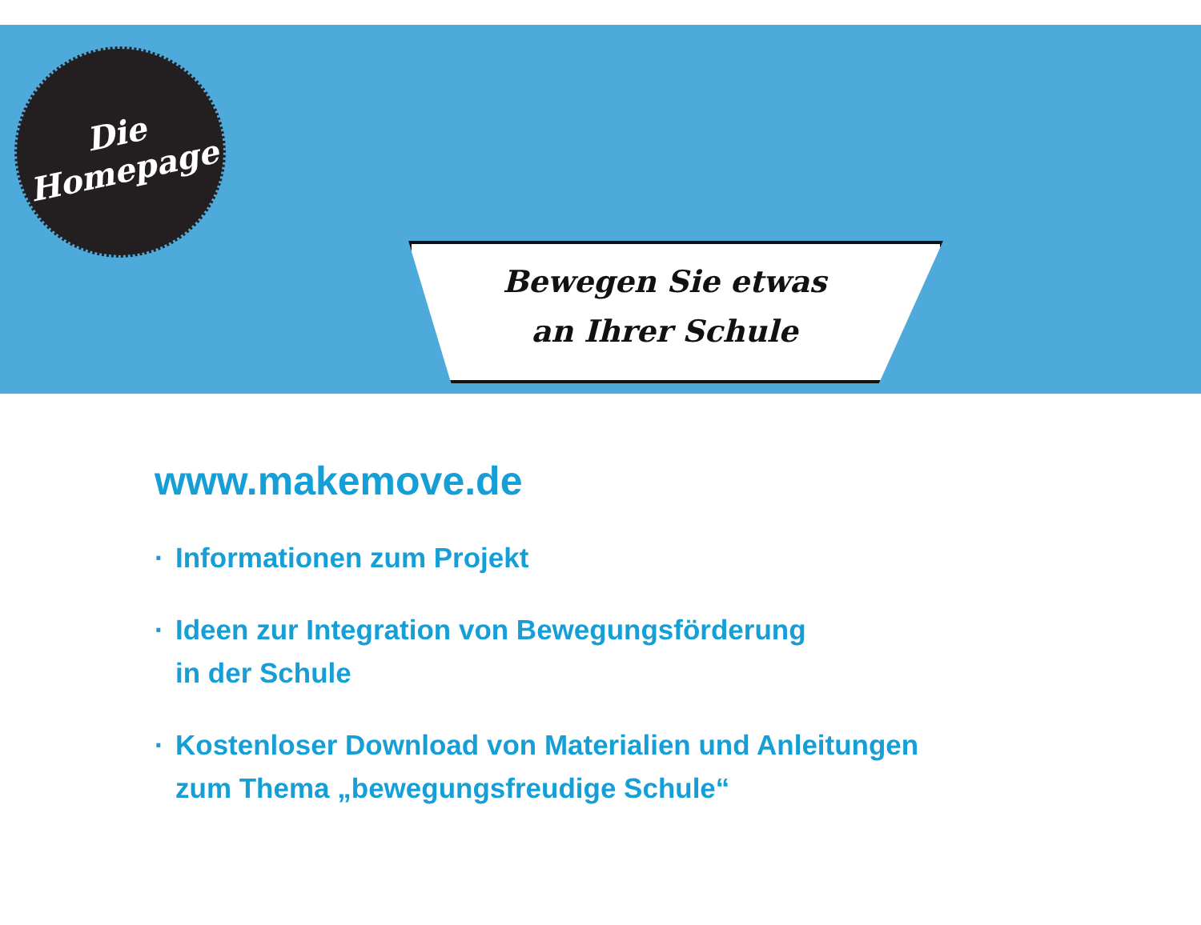Die
Homepage
Bewegen Sie etwas
an Ihrer Schule
www.makemove.de
· Informationen zum Projekt
· Ideen zur Integration von Bewegungsförderung
in der Schule
· Kostenloser Download von Materialien und Anleitungen
zum Thema „bewegungsfreudige Schule“